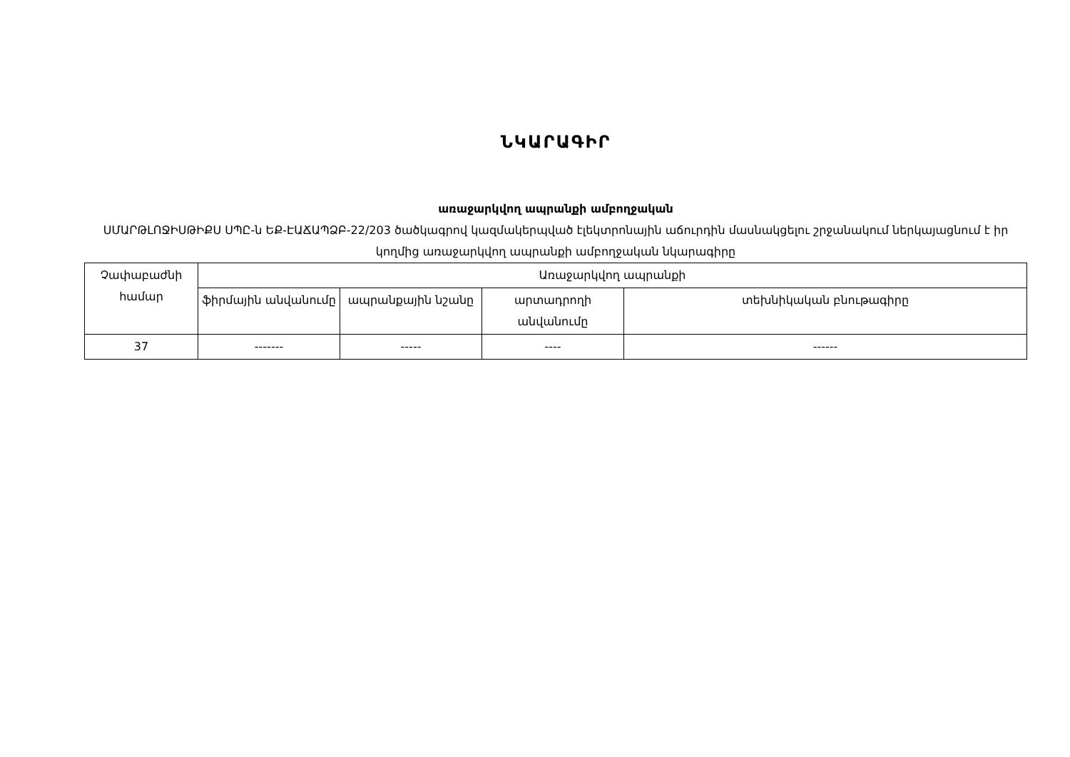ՆԿԱՐԱԳԻՐ
առաջարկվող ապրանքի ամբողջական
ՍՄԱՐԹԼՈՋԻՍԹԻՔՍ ՍՊԸ-ն ԵՔ-ԷԱՃԱՊՁԲ-22/203 ծածկագրով կազմակերպված էլեկտրոնային աճուրդին մասնակցելու շրջանակում ներկայացնում է իր կողմից առաջարկվող ապրանքի ամբողջական նկարագիրը
| Չափաբաժնի համար | Առաջարկվող ապրանքի | | | |
| | ֆիրմային անվանումը | ապրանքային նշանը | արտադրողի անվանումը | տեխնիկական բնութագիրը |
| 37 | ------- | ----- | ---- | ------ |